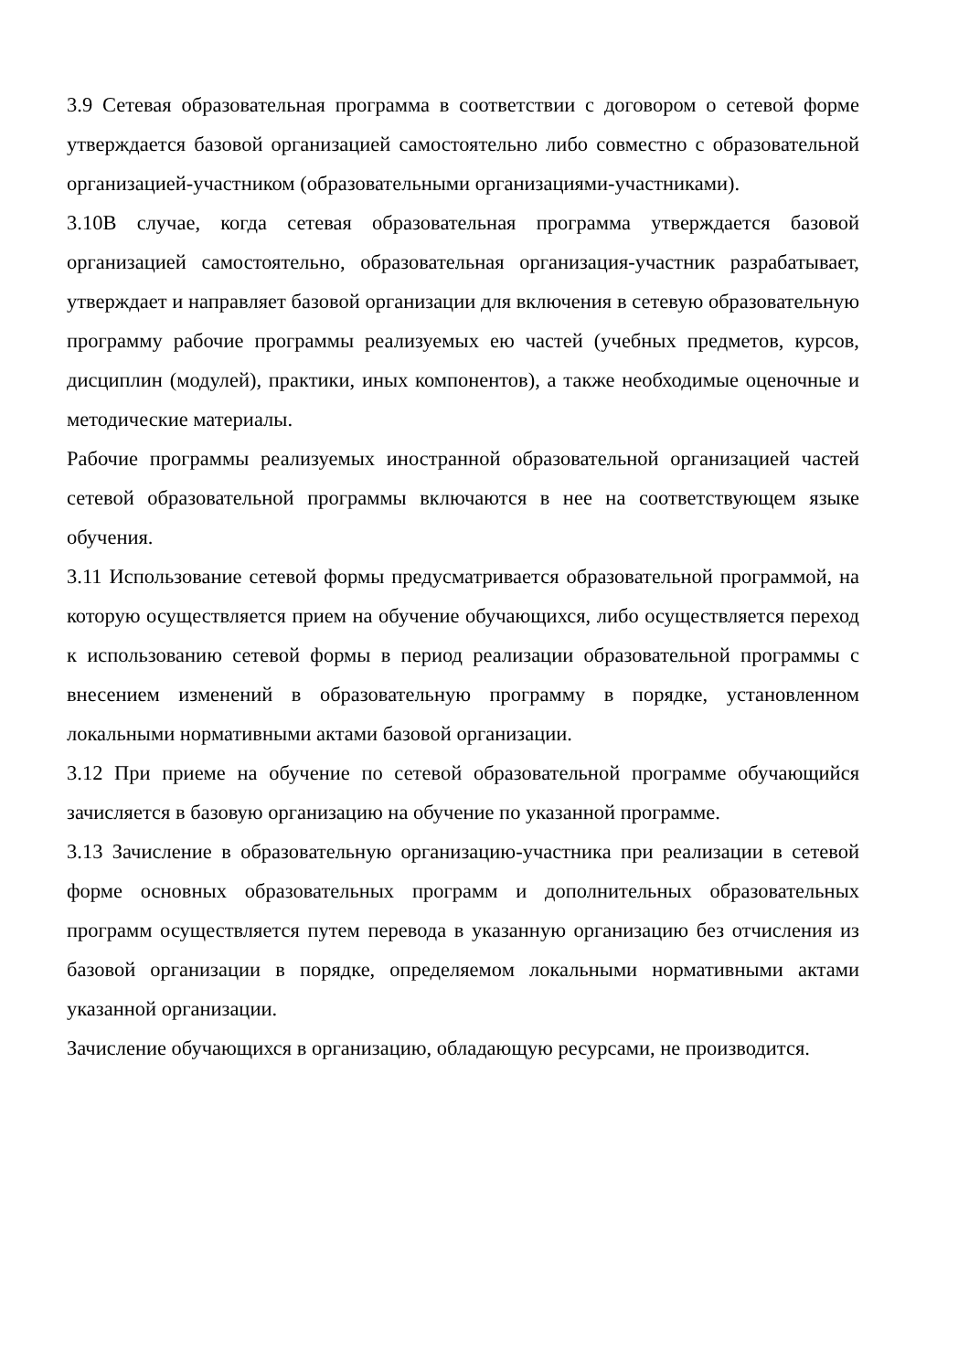3.9 Сетевая образовательная программа в соответствии с договором о сетевой форме утверждается базовой организацией самостоятельно либо совместно с образовательной организацией-участником (образовательными организациями-участниками).
3.10В случае, когда сетевая образовательная программа утверждается базовой организацией самостоятельно, образовательная организация-участник разрабатывает, утверждает и направляет базовой организации для включения в сетевую образовательную программу рабочие программы реализуемых ею частей (учебных предметов, курсов, дисциплин (модулей), практики, иных компонентов), а также необходимые оценочные и методические материалы.
Рабочие программы реализуемых иностранной образовательной организацией частей сетевой образовательной программы включаются в нее на соответствующем языке обучения.
3.11 Использование сетевой формы предусматривается образовательной программой, на которую осуществляется прием на обучение обучающихся, либо осуществляется переход к использованию сетевой формы в период реализации образовательной программы с внесением изменений в образовательную программу в порядке, установленном локальными нормативными актами базовой организации.
3.12 При приеме на обучение по сетевой образовательной программе обучающийся зачисляется в базовую организацию на обучение по указанной программе.
3.13 Зачисление в образовательную организацию-участника при реализации в сетевой форме основных образовательных программ и дополнительных образовательных программ осуществляется путем перевода в указанную организацию без отчисления из базовой организации в порядке, определяемом локальными нормативными актами указанной организации.
Зачисление обучающихся в организацию, обладающую ресурсами, не производится.